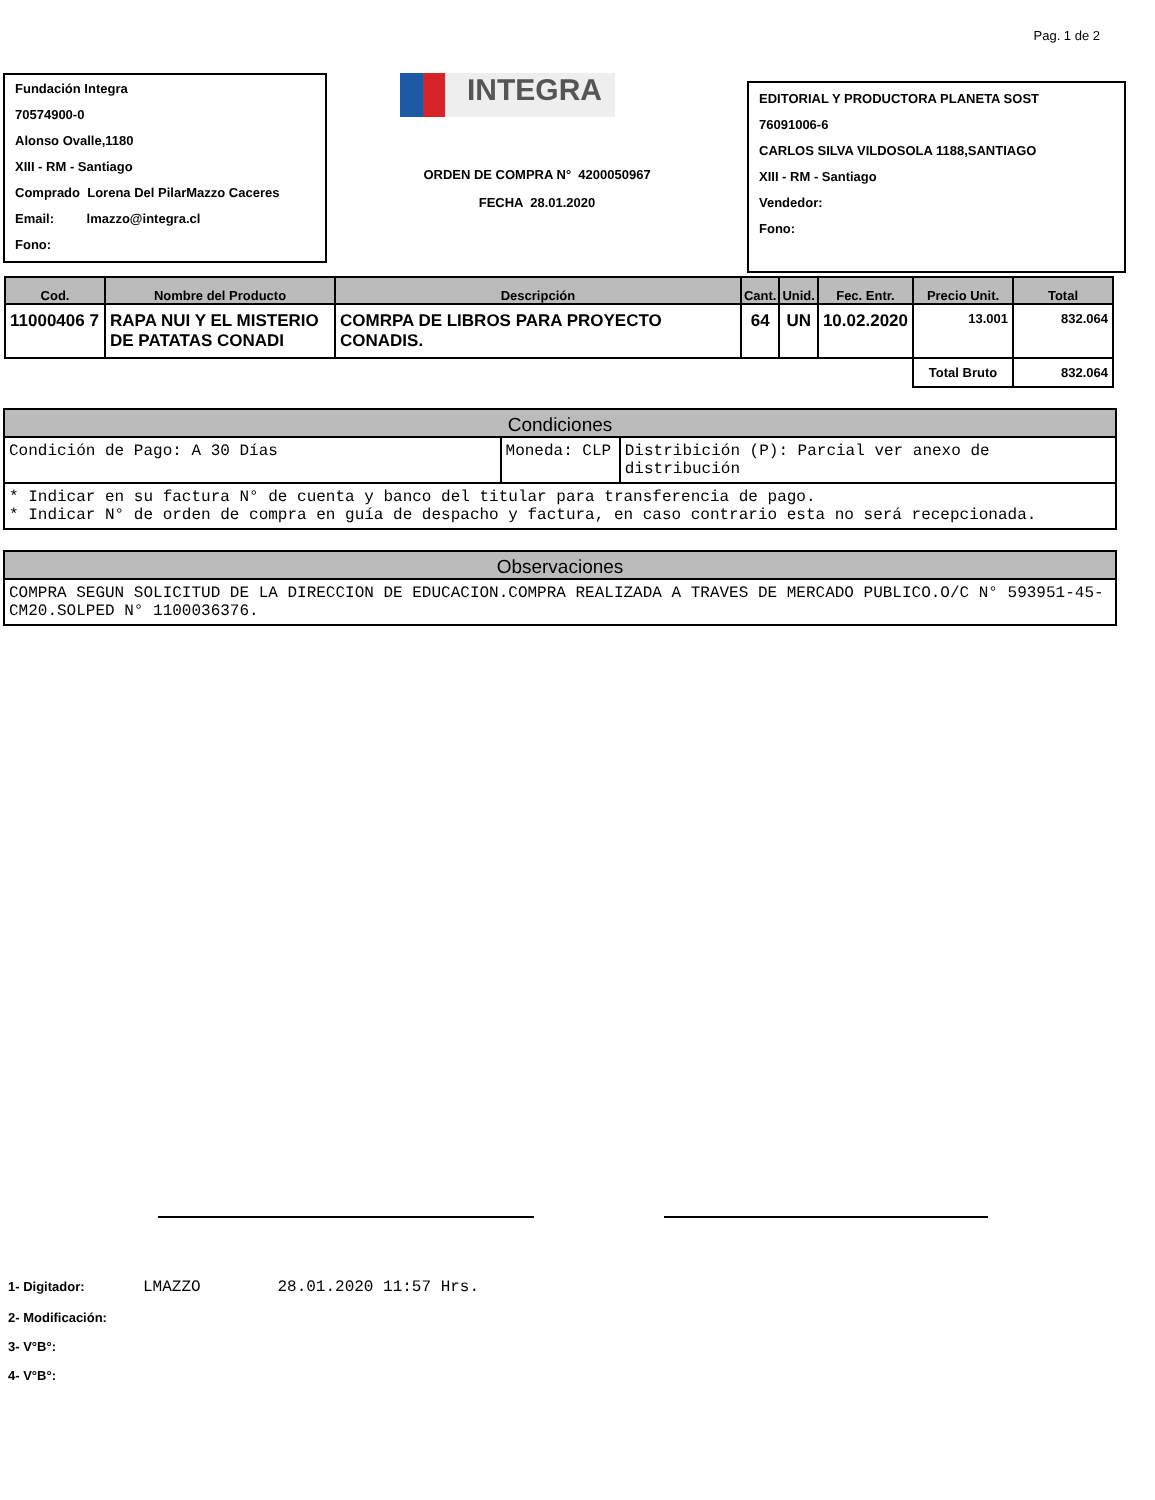Pag. 1 de 2
Fundación Integra
70574900-0
Alonso Ovalle,1180
XIII - RM - Santiago
Comprado Lorena Del PilarMazzo Caceres
Email: lmazzo@integra.cl
Fono:
INTEGRA
ORDEN DE COMPRA N° 4200050967
FECHA 28.01.2020
EDITORIAL Y PRODUCTORA PLANETA SOST
76091006-6
CARLOS SILVA VILDOSOLA 1188,SANTIAGO
XIII - RM - Santiago
Vendedor:
Fono:
| Cod. | Nombre del Producto | Descripción | Cant. | Unid. | Fec. Entr. | Precio Unit. | Total |
| --- | --- | --- | --- | --- | --- | --- | --- |
| 11000406 7 | RAPA NUI Y EL MISTERIO DE PATATAS CONADI | COMRPA DE LIBROS PARA PROYECTO CONADIS. | 64 | UN | 10.02.2020 | 13.001 | 832.064 |
| | | | | | | Total Bruto | 832.064 |
Condiciones
Condición de Pago: A 30 Días Moneda: CLP Distribición (P): Parcial ver anexo de distribución
* Indicar en su factura N° de cuenta y banco del titular para transferencia de pago.
* Indicar N° de orden de compra en guía de despacho y factura, en caso contrario esta no será recepcionada.
Observaciones
COMPRA SEGUN SOLICITUD DE LA DIRECCION DE EDUCACION.COMPRA REALIZADA A TRAVES DE MERCADO PUBLICO.O/C N° 593951-45-CM20.SOLPED N° 1100036376.
1- Digitador: LMAZZO 28.01.2020 11:57 Hrs.
2- Modificación:
3- V°B°:
4- V°B°: